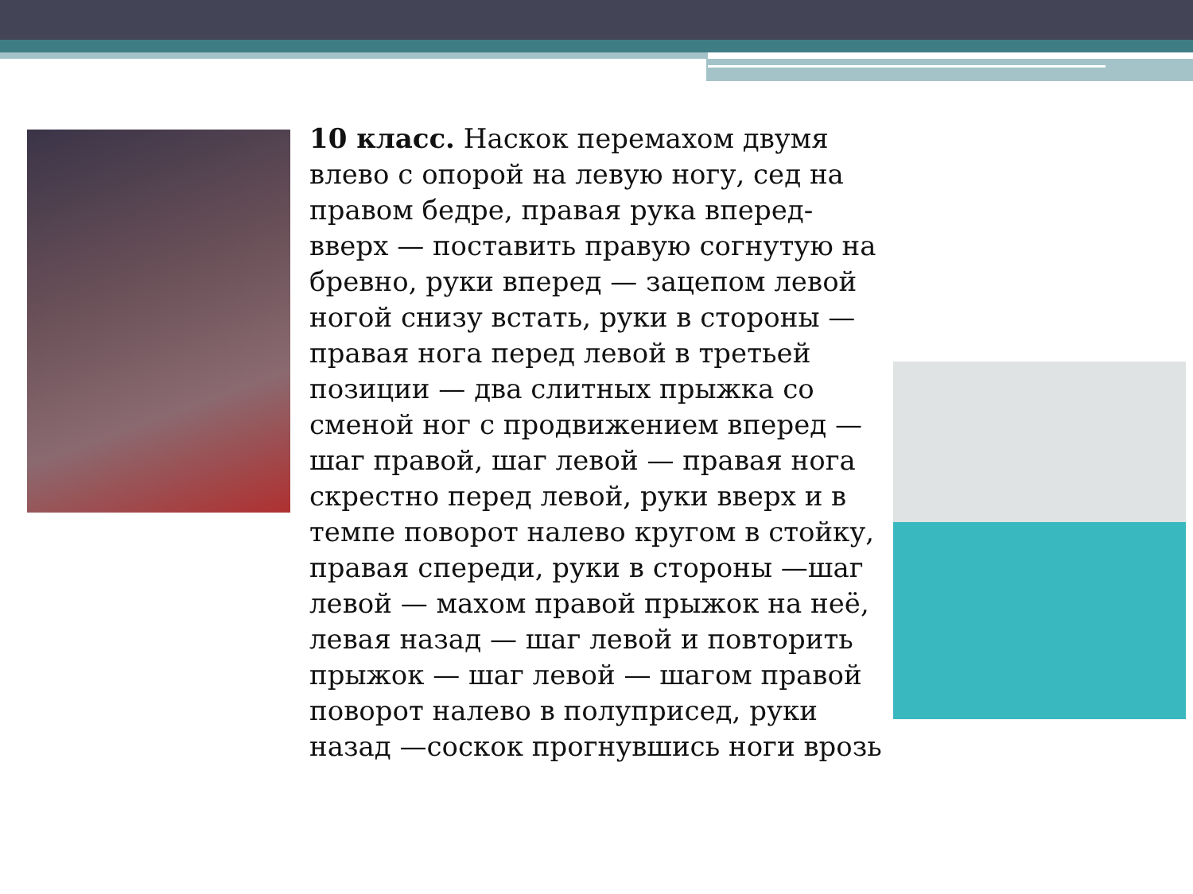10 класс. Наскок перемахом двумя влево с опорой на левую ногу, сед на правом бедре, правая рука вперед-вверх — поставить правую согнутую на бревно, руки вперед — зацепом левой ногой снизу встать, руки в стороны — правая нога перед левой в третьей позиции — два слитных прыжка со сменой ног с продвижением вперед —шаг правой, шаг левой — правая нога скрестно перед левой, руки вверх и в темпе поворот налево кругом в стойку, правая спереди, руки в стороны —шаг левой — махом правой прыжок на неё, левая назад — шаг левой и повторить прыжок — шаг левой — шагом правой поворот налево в полуприсед, руки назад —соскок прогнувшись ноги врозь